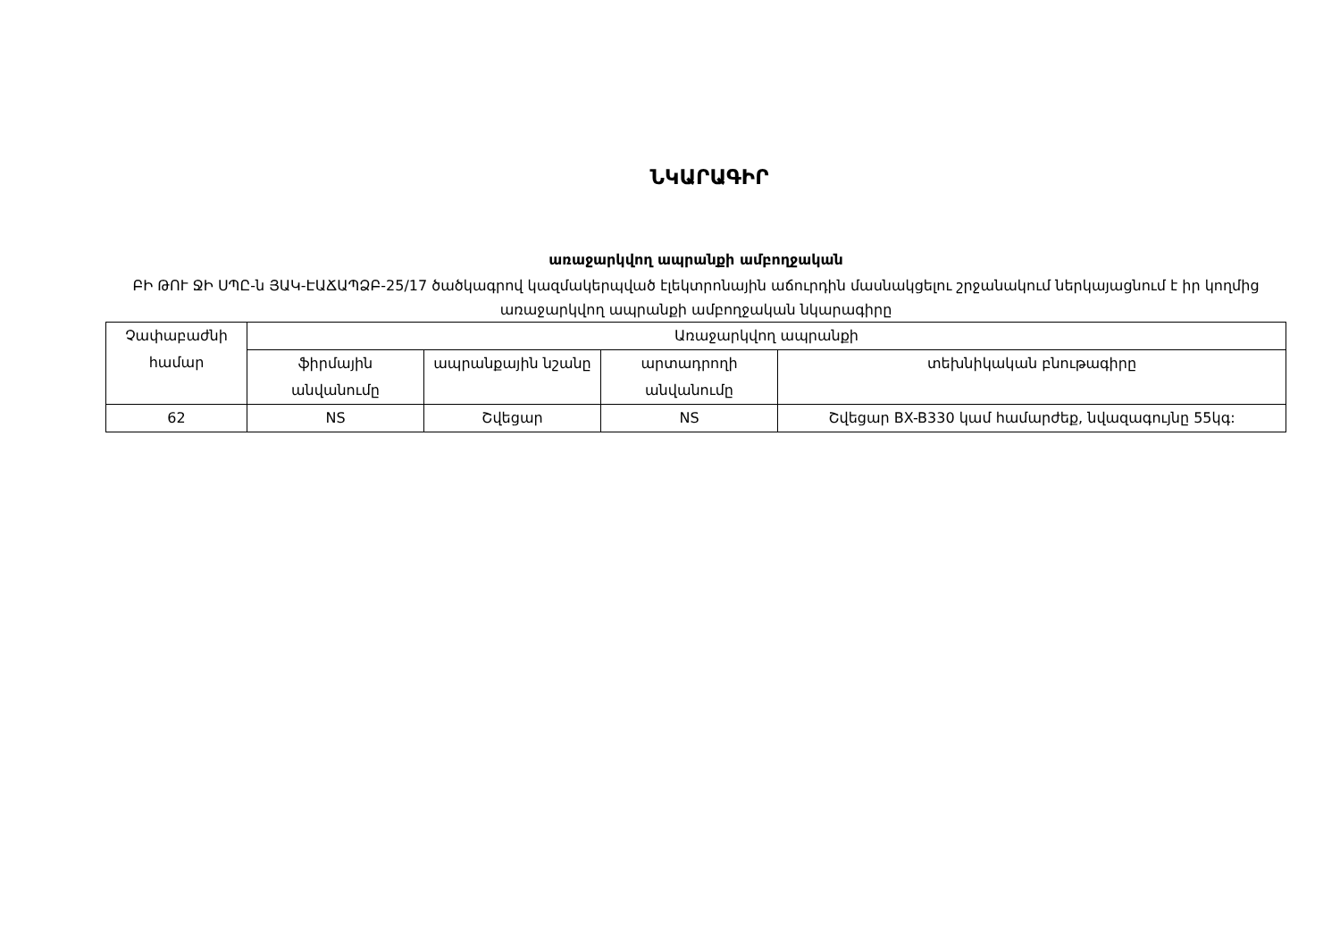ՆԿԱՐԱԳԻՐ
առաջարկվող ապրանքի ամբողջական
ԲԻ ԹՈՒ ՋԻ ՍՊԸ-ն ՅԱԿ-ԷԱՃԱՊՁԲ-25/17 ծածկագրով կազմակերպված էլեկտրոնային աճուրդին մասնակցելու շրջանակում ներկայացնում է իր կողմից առաջարկվող ապրանքի ամբողջական նկարագիրը
| Չափաբաժնի համար | Առաջարկվող ապրանքի | | | |
| --- | --- | --- | --- | --- |
| | ֆիրմային անվանումը | ապրանքային նշանը | արտադրողի անվանումը | տեխնիկական բնութագիրը |
| 62 | NS | Շվեցար | NS | Շվեցար BX-B330 կամ համարժեք, նվազագույնը 55կգ: |